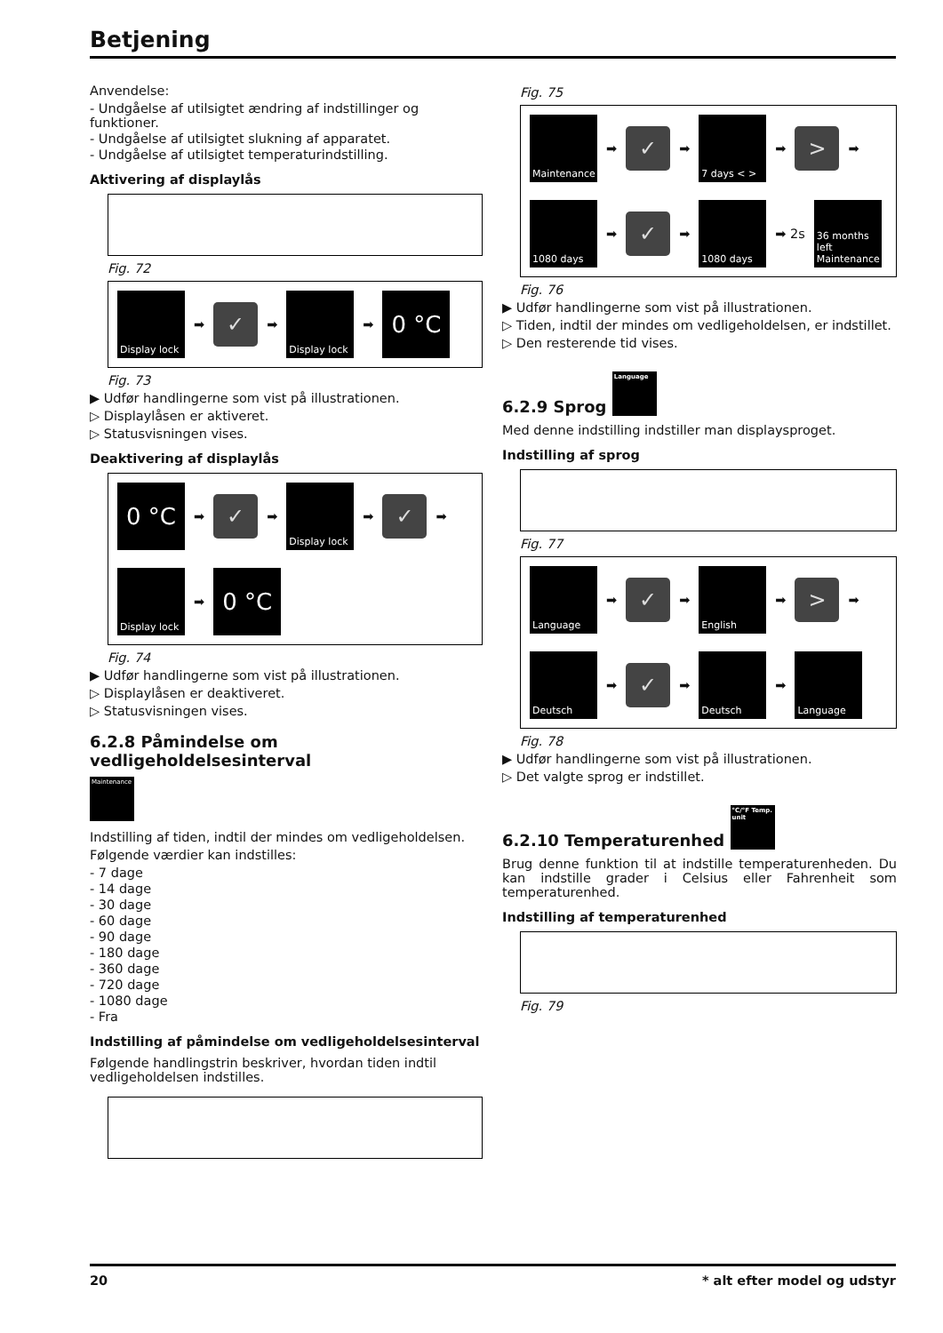Betjening
Anvendelse:
- Undgåelse af utilsigtet ændring af indstillinger og funktioner.
- Undgåelse af utilsigtet slukning af apparatet.
- Undgåelse af utilsigtet temperaturindstilling.
Aktivering af displaylås
Fig. 72
Display lock
➡
✓
➡
Display lock
➡
0 °C
Fig. 73
▶ Udfør handlingerne som vist på illustrationen.
▷ Displaylåsen er aktiveret.
▷ Statusvisningen vises.
Deaktivering af displaylås
0 °C
➡
✓
➡
Display lock
➡
✓
➡
Display lock
➡
0 °C
Fig. 74
▶ Udfør handlingerne som vist på illustrationen.
▷ Displaylåsen er deaktiveret.
▷ Statusvisningen vises.
6.2.8 Påmindelse om vedligeholdelsesinterval
Maintenance
Indstilling af tiden, indtil der mindes om vedligeholdelsen.
Følgende værdier kan indstilles:
- 7 dage
- 14 dage
- 30 dage
- 60 dage
- 90 dage
- 180 dage
- 360 dage
- 720 dage
- 1080 dage
- Fra
Indstilling af påmindelse om vedligeholdelsesinterval
Følgende handlingstrin beskriver, hvordan tiden indtil vedligeholdelsen indstilles.
Fig. 75
Maintenance
➡
✓
➡
7 days < >
➡
>
➡
1080 days
➡
✓
➡
1080 days
➡ 2s
36 months left Maintenance
Fig. 76
▶ Udfør handlingerne som vist på illustrationen.
▷ Tiden, indtil der mindes om vedligeholdelsen, er indstillet.
▷ Den resterende tid vises.
6.2.9 Sprog Language
Med denne indstilling indstiller man displaysproget.
Indstilling af sprog
Fig. 77
Language
➡
✓
➡
English
➡
>
➡
Deutsch
➡
✓
➡
Deutsch
➡
Language
Fig. 78
▶ Udfør handlingerne som vist på illustrationen.
▷ Det valgte sprog er indstillet.
6.2.10 Temperaturenhed °C/°F Temp. unit
Brug denne funktion til at indstille temperaturenheden. Du kan indstille grader i Celsius eller Fahrenheit som temperaturenhed.
Indstilling af temperaturenhed
Fig. 79
20 * alt efter model og udstyr